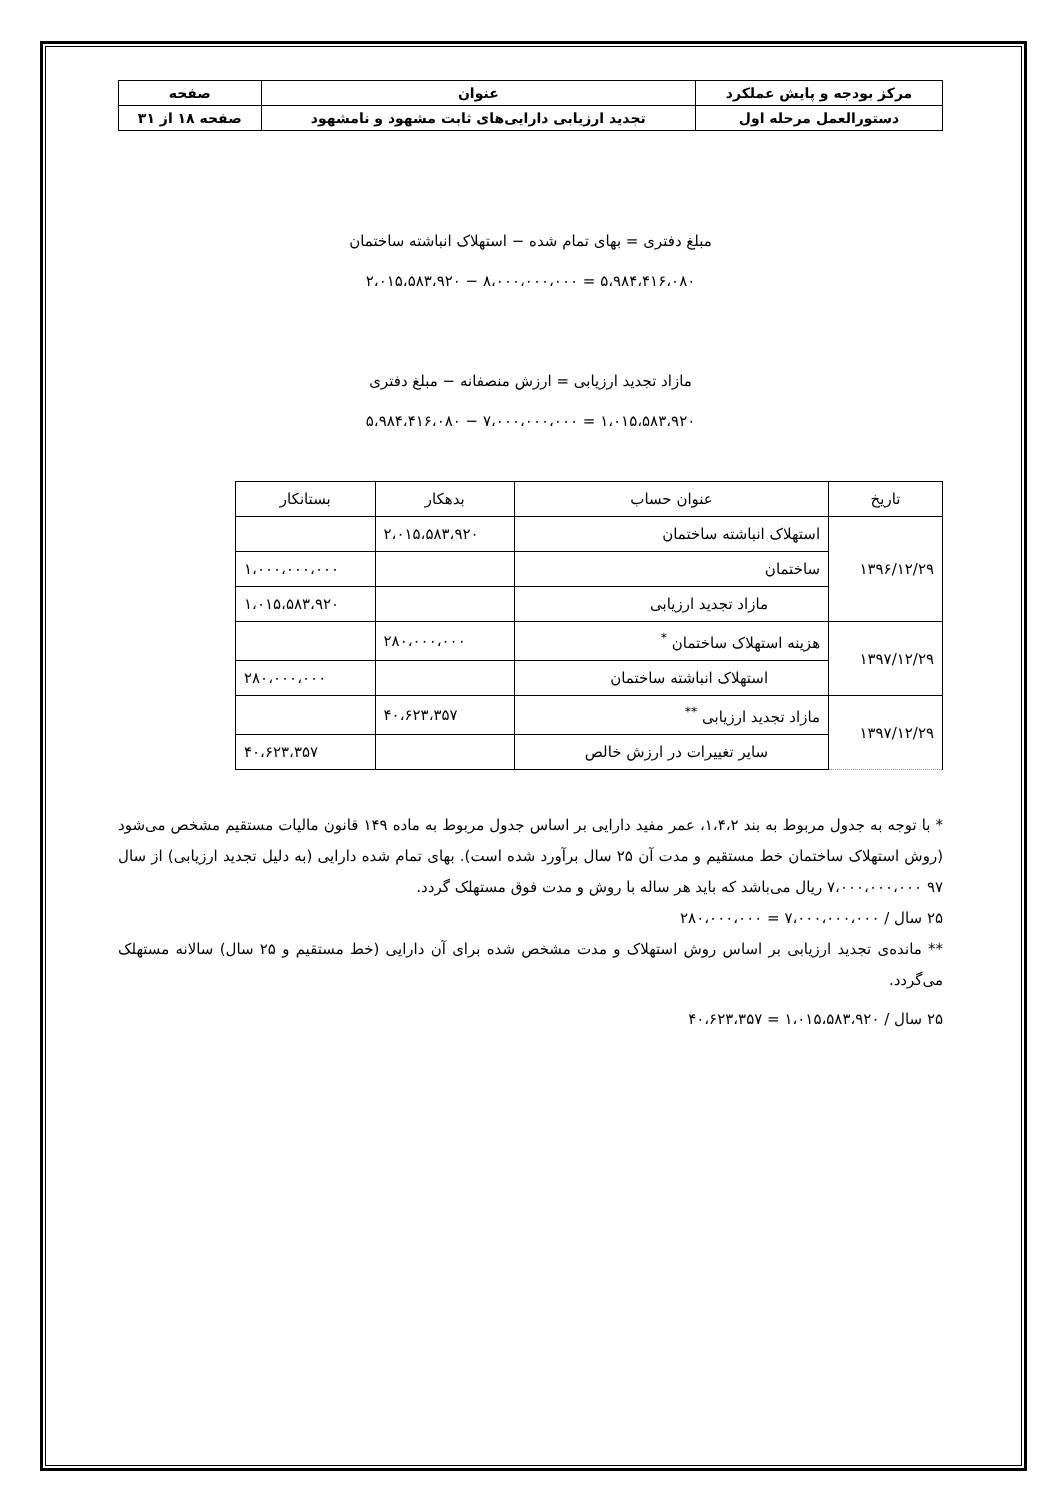| مرکز بودجه و پایش عملکرد | عنوان | صفحه |
| دستورالعمل مرحله اول | تجدید ارزیابی دارایی‌های ثابت مشهود و نامشهود | صفحه ۱۸ از ۳۱ |
مبلغ دفتری = بهای تمام شده − استهلاک انباشته ساختمان
۵،۹۸۴،۴۱۶،۰۸۰ = ۸،۰۰۰،۰۰۰،۰۰۰ − ۲،۰۱۵،۵۸۳،۹۲۰
مازاد تجدید ارزیابی = ارزش منصفانه − مبلغ دفتری
۱،۰۱۵،۵۸۳،۹۲۰ = ۷،۰۰۰،۰۰۰،۰۰۰ − ۵،۹۸۴،۴۱۶،۰۸۰
| تاریخ | عنوان حساب | بدهکار | بستانکار |
| --- | --- | --- | --- |
| ۱۳۹۶/۱۲/۲۹ | استهلاک انباشته ساختمان | ۲،۰۱۵،۵۸۳،۹۲۰ | |
| | ساختمان | | ۱،۰۰۰،۰۰۰،۰۰۰ |
| | مازاد تجدید ارزیابی | | ۱،۰۱۵،۵۸۳،۹۲۰ |
| ۱۳۹۷/۱۲/۲۹ | هزینه استهلاک ساختمان <sup>*</sup> | ۲۸۰،۰۰۰،۰۰۰ | |
| | استهلاک انباشته ساختمان | | ۲۸۰،۰۰۰،۰۰۰ |
| ۱۳۹۷/۱۲/۲۹ | مازاد تجدید ارزیابی <sup>**</sup> | ۴۰،۶۲۳،۳۵۷ | |
| | سایر تغییرات در ارزش خالص | | ۴۰،۶۲۳،۳۵۷ |
* با توجه به جدول مربوط به بند ۱،۴،۲، عمر مفید دارایی بر اساس جدول مربوط به ماده ۱۴۹ قانون مالیات مستقیم مشخص می‌شود (روش استهلاک ساختمان خط مستقیم و مدت آن ۲۵ سال برآورد شده است). بهای تمام شده دارایی (به دلیل تجدید ارزیابی) از سال ۹۷ ۷،۰۰۰،۰۰۰،۰۰۰ ریال می‌باشد که باید هر ساله با روش و مدت فوق مستهلک گردد.
۲۵ سال / ۷،۰۰۰،۰۰۰،۰۰۰ = ۲۸۰،۰۰۰،۰۰۰
** مانده‌ی تجدید ارزیابی بر اساس روش استهلاک و مدت مشخص شده برای آن دارایی (خط مستقیم و ۲۵ سال) سالانه مستهلک می‌گردد.
۲۵ سال / ۱،۰۱۵،۵۸۳،۹۲۰ = ۴۰،۶۲۳،۳۵۷